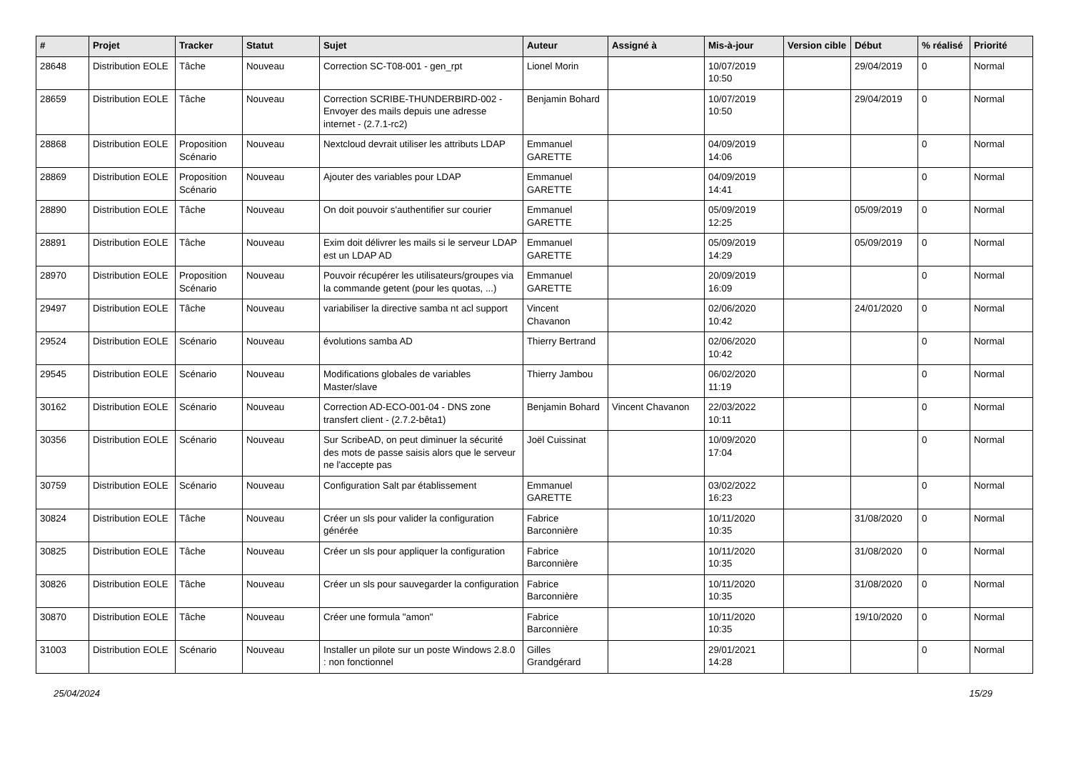| # | Projet | Tracker | Statut | Sujet | Auteur | Assigné à | Mis-à-jour | Version cible | Début | % réalisé | Priorité |
| --- | --- | --- | --- | --- | --- | --- | --- | --- | --- | --- | --- |
| 28648 | Distribution EOLE | Tâche | Nouveau | Correction SC-T08-001 - gen_rpt | Lionel Morin | | 10/07/2019 10:50 | | 29/04/2019 | 0 | Normal |
| 28659 | Distribution EOLE | Tâche | Nouveau | Correction SCRIBE-THUNDERBIRD-002 - Envoyer des mails depuis une adresse internet - (2.7.1-rc2) | Benjamin Bohard | | 10/07/2019 10:50 | | 29/04/2019 | 0 | Normal |
| 28868 | Distribution EOLE | Proposition Scénario | Nouveau | Nextcloud devrait utiliser les attributs LDAP | Emmanuel GARETTE | | 04/09/2019 14:06 | | | 0 | Normal |
| 28869 | Distribution EOLE | Proposition Scénario | Nouveau | Ajouter des variables pour LDAP | Emmanuel GARETTE | | 04/09/2019 14:41 | | | 0 | Normal |
| 28890 | Distribution EOLE | Tâche | Nouveau | On doit pouvoir s'authentifier sur courier | Emmanuel GARETTE | | 05/09/2019 12:25 | | 05/09/2019 | 0 | Normal |
| 28891 | Distribution EOLE | Tâche | Nouveau | Exim doit délivrer les mails si le serveur LDAP est un LDAP AD | Emmanuel GARETTE | | 05/09/2019 14:29 | | 05/09/2019 | 0 | Normal |
| 28970 | Distribution EOLE | Proposition Scénario | Nouveau | Pouvoir récupérer les utilisateurs/groupes via la commande getent (pour les quotas, ...) | Emmanuel GARETTE | | 20/09/2019 16:09 | | | 0 | Normal |
| 29497 | Distribution EOLE | Tâche | Nouveau | variabiliser la directive samba nt acl support | Vincent Chavanon | | 02/06/2020 10:42 | | 24/01/2020 | 0 | Normal |
| 29524 | Distribution EOLE | Scénario | Nouveau | évolutions samba AD | Thierry Bertrand | | 02/06/2020 10:42 | | | 0 | Normal |
| 29545 | Distribution EOLE | Scénario | Nouveau | Modifications globales de variables Master/slave | Thierry Jambou | | 06/02/2020 11:19 | | | 0 | Normal |
| 30162 | Distribution EOLE | Scénario | Nouveau | Correction AD-ECO-001-04 - DNS zone transfert client - (2.7.2-bêta1) | Benjamin Bohard | Vincent Chavanon | 22/03/2022 10:11 | | | 0 | Normal |
| 30356 | Distribution EOLE | Scénario | Nouveau | Sur ScribeAD, on peut diminuer la sécurité des mots de passe saisis alors que le serveur ne l'accepte pas | Joël Cuissinat | | 10/09/2020 17:04 | | | 0 | Normal |
| 30759 | Distribution EOLE | Scénario | Nouveau | Configuration Salt par établissement | Emmanuel GARETTE | | 03/02/2022 16:23 | | | 0 | Normal |
| 30824 | Distribution EOLE | Tâche | Nouveau | Créer un sls pour valider la configuration générée | Fabrice Barconnière | | 10/11/2020 10:35 | | 31/08/2020 | 0 | Normal |
| 30825 | Distribution EOLE | Tâche | Nouveau | Créer un sls pour appliquer la configuration | Fabrice Barconnière | | 10/11/2020 10:35 | | 31/08/2020 | 0 | Normal |
| 30826 | Distribution EOLE | Tâche | Nouveau | Créer un sls pour sauvegarder la configuration | Fabrice Barconnière | | 10/11/2020 10:35 | | 31/08/2020 | 0 | Normal |
| 30870 | Distribution EOLE | Tâche | Nouveau | Créer une formula "amon" | Fabrice Barconnière | | 10/11/2020 10:35 | | 19/10/2020 | 0 | Normal |
| 31003 | Distribution EOLE | Scénario | Nouveau | Installer un pilote sur un poste Windows 2.8.0 : non fonctionnel | Gilles Grandgérard | | 29/01/2021 14:28 | | | 0 | Normal |
25/04/2024 15/29